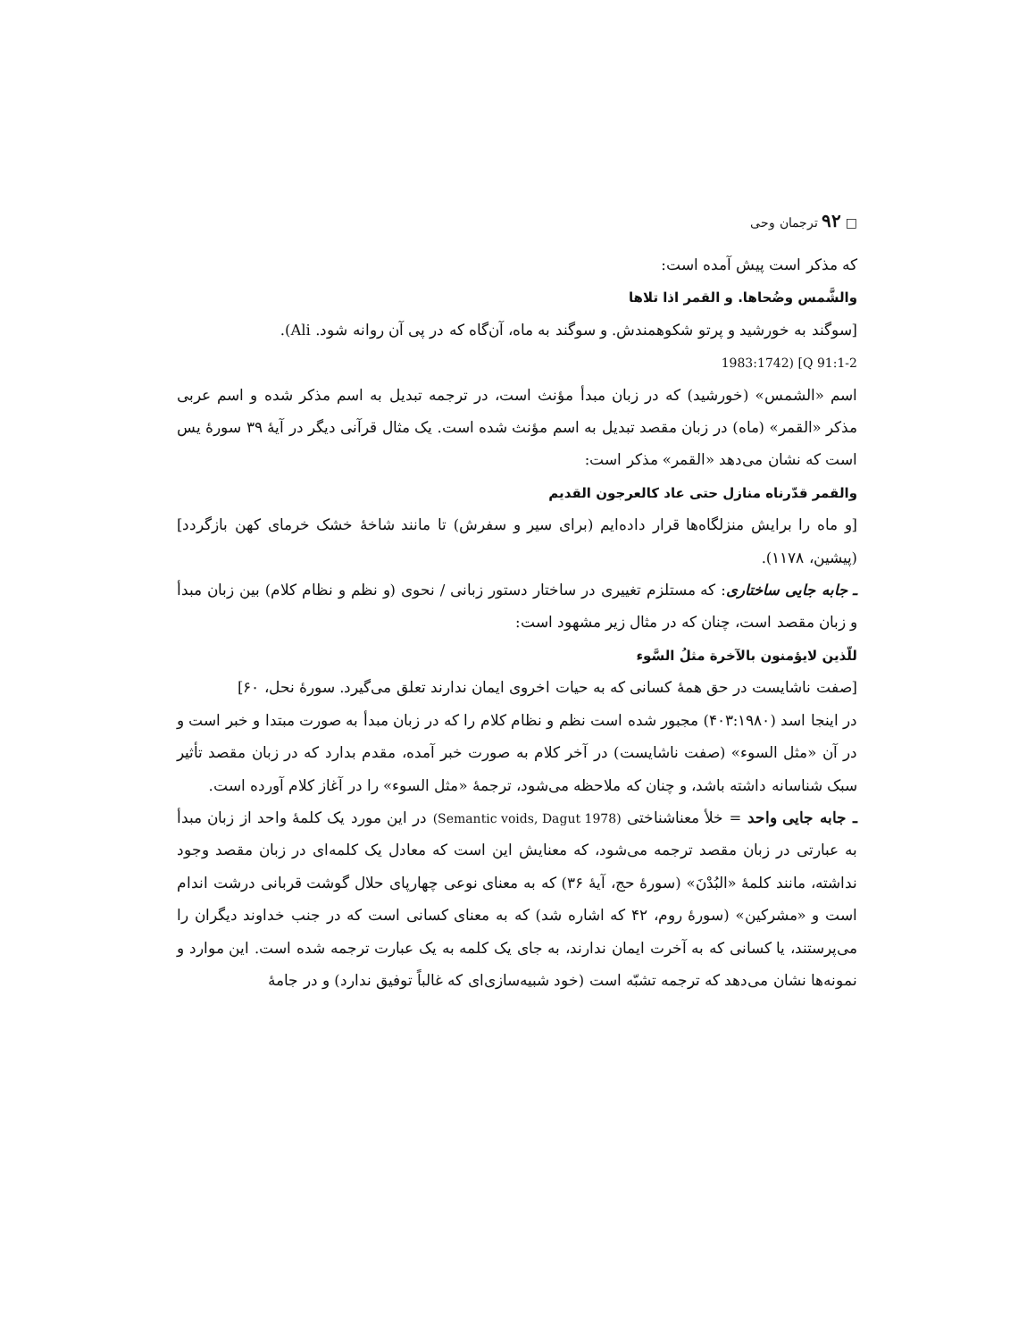□ ۹۲ ترجمان وحی
که مذکر است پیش آمده است:
والشَّمس وضُحاها. و القمر اذا تلاها
[سوگند به خورشید و پرتو شکوهمندش. و سوگند به ماه، آن‌گاه که در پی آن روانه شود. Ali).
1983:1742) [Q 91:1-2
اسم «الشمس» (خورشید) که در زبان مبدأ مؤنث است، در ترجمه تبدیل به اسم مذکر شده و اسم عربی مذکر «القمر» (ماه) در زبان مقصد تبدیل به اسم مؤنث شده است. یک مثال قرآنی دیگر در آیهٔ ۳۹ سورهٔ یس است که نشان می‌دهد «القمر» مذکر است:
والقمر قدّرناه منازل حتی عاد کالعرجون القدیم
[و ماه را برایش منزلگاه‌ها قرار داده‌ایم (برای سیر و سفرش) تا مانند شاخهٔ خشک خرمای کهن بازگردد] (پیشین، ۱۱۷۸).
ـ جابه جایی ساختاری: که مستلزم تغییری در ساختار دستور زبانی / نحوی (و نظم و نظام کلام) بین زبان مبدأ و زبان مقصد است، چنان که در مثال زیر مشهود است:
للّذین لایؤمنون بالآخرة مثلُ السَّوء
[صفت ناشایست در حق همهٔ کسانی که به حیات اخروی ایمان ندارند تعلق می‌گیرد. سورهٔ نحل، ۶۰]
در اینجا اسد (۴۰۳:۱۹۸۰) مجبور شده است نظم و نظام کلام را که در زبان مبدأ به صورت مبتدا و خبر است و در آن «مثل السوء» (صفت ناشایست) در آخر کلام به صورت خبر آمده، مقدم بدارد که در زبان مقصد تأثیر سبک شناسانه داشته باشد، و چنان که ملاحظه می‌شود، ترجمهٔ «مثل السوء» را در آغاز کلام آورده است.
ـ جابه جایی واحد = خلأ معناشناختی (Semantic voids, Dagut 1978) در این مورد یک کلمهٔ واحد از زبان مبدأ به عبارتی در زبان مقصد ترجمه می‌شود، که معنایش این است که معادل یک کلمه‌ای در زبان مقصد وجود نداشته، مانند کلمهٔ «البُدْنَ» (سورهٔ حج، آیهٔ ۳۶) که به معنای نوعی چهارپای حلال گوشت قربانی درشت اندام است و «مشرکین» (سورهٔ روم، ۴۲ که اشاره شد) که به معنای کسانی است که در جنب خداوند دیگران را می‌پرستند، یا کسانی که به آخرت ایمان ندارند، به جای یک کلمه به یک عبارت ترجمه شده است. این موارد و نمونه‌ها نشان می‌دهد که ترجمه تشبّه است (خود شبیه‌سازی‌ای که غالباً توفیق ندارد) و در جامهٔ